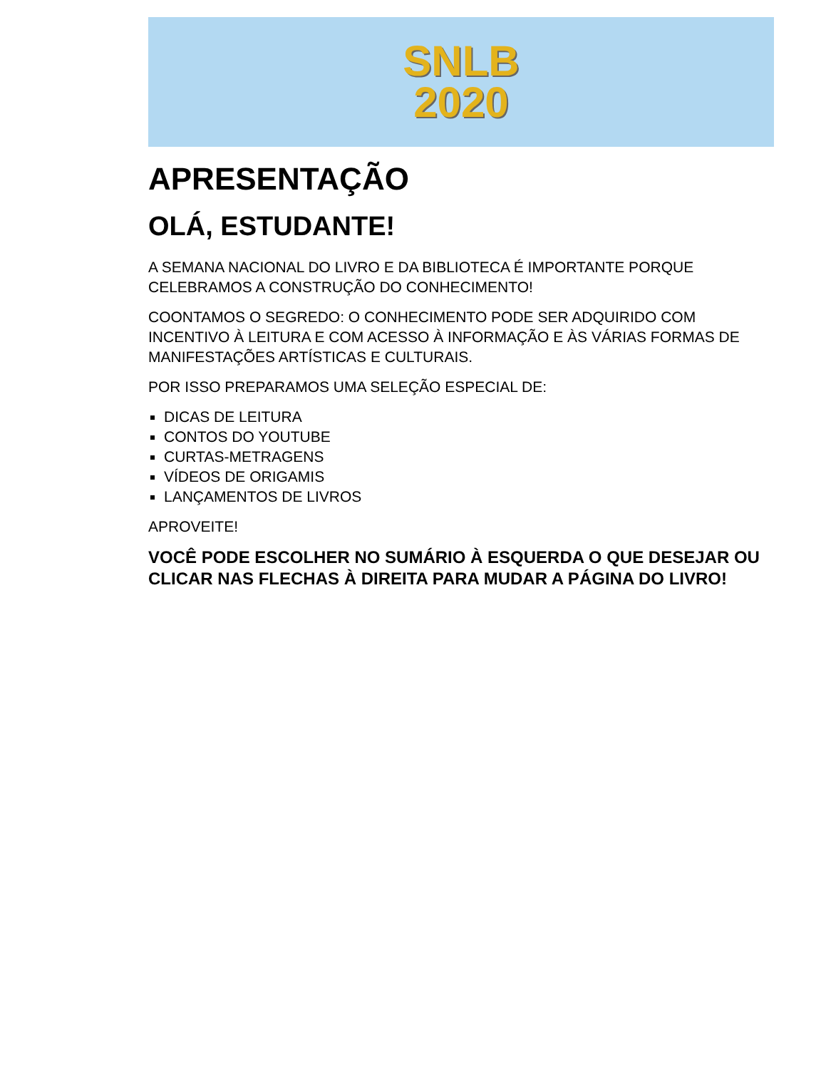SNLB
2020
APRESENTAÇÃO
OLÁ, ESTUDANTE!
A SEMANA NACIONAL DO LIVRO E DA BIBLIOTECA É IMPORTANTE PORQUE CELEBRAMOS A CONSTRUÇÃO DO CONHECIMENTO!
COONTAMOS O SEGREDO: O CONHECIMENTO PODE SER ADQUIRIDO COM INCENTIVO À LEITURA E COM ACESSO À INFORMAÇÃO E ÀS VÁRIAS FORMAS DE MANIFESTAÇÕES ARTÍSTICAS E CULTURAIS.
POR ISSO PREPARAMOS UMA SELEÇÃO ESPECIAL DE:
DICAS DE LEITURA
CONTOS DO YOUTUBE
CURTAS-METRAGENS
VÍDEOS DE ORIGAMIS
LANÇAMENTOS DE LIVROS
APROVEITE!
VOCÊ PODE ESCOLHER NO SUMÁRIO À ESQUERDA O QUE DESEJAR OU CLICAR NAS FLECHAS À DIREITA PARA MUDAR A PÁGINA DO LIVRO!